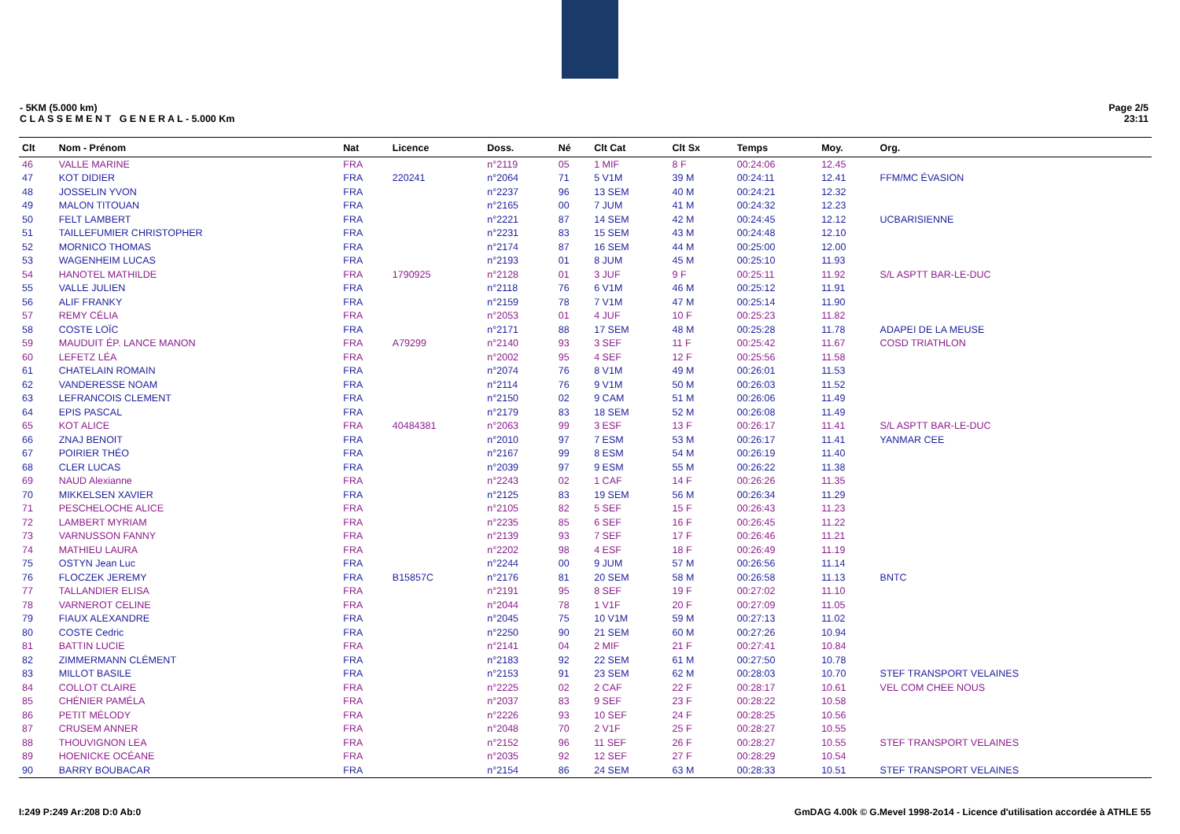- 5KM (5.000 km)
C L A S S E M E N T G E N E R A L - 5.000 Km
Page 2/5
23:11
| Clt | Nom - Prénom | Nat | Licence | Doss. | Né | Clt Cat | Clt Sx | Temps | Moy. | Org. |
| --- | --- | --- | --- | --- | --- | --- | --- | --- | --- | --- |
| 46 | VALLE MARINE | FRA | | n°2119 | 05 | 1 MIF | 8 F | 00:24:06 | 12.45 | |
| 47 | KOT DIDIER | FRA | 220241 | n°2064 | 71 | 5 V1M | 39 M | 00:24:11 | 12.41 | FFM/MC ÉVASION |
| 48 | JOSSELIN YVON | FRA | | n°2237 | 96 | 13 SEM | 40 M | 00:24:21 | 12.32 | |
| 49 | MALON TITOUAN | FRA | | n°2165 | 00 | 7 JUM | 41 M | 00:24:32 | 12.23 | |
| 50 | FELT LAMBERT | FRA | | n°2221 | 87 | 14 SEM | 42 M | 00:24:45 | 12.12 | UCBARISIENNE |
| 51 | TAILLEFUMIER CHRISTOPHER | FRA | | n°2231 | 83 | 15 SEM | 43 M | 00:24:48 | 12.10 | |
| 52 | MORNICO THOMAS | FRA | | n°2174 | 87 | 16 SEM | 44 M | 00:25:00 | 12.00 | |
| 53 | WAGENHEIM LUCAS | FRA | | n°2193 | 01 | 8 JUM | 45 M | 00:25:10 | 11.93 | |
| 54 | HANOTEL MATHILDE | FRA | 1790925 | n°2128 | 01 | 3 JUF | 9 F | 00:25:11 | 11.92 | S/L ASPTT BAR-LE-DUC |
| 55 | VALLE JULIEN | FRA | | n°2118 | 76 | 6 V1M | 46 M | 00:25:12 | 11.91 | |
| 56 | ALIF FRANKY | FRA | | n°2159 | 78 | 7 V1M | 47 M | 00:25:14 | 11.90 | |
| 57 | REMY CÉLIA | FRA | | n°2053 | 01 | 4 JUF | 10 F | 00:25:23 | 11.82 | |
| 58 | COSTE LOÏC | FRA | | n°2171 | 88 | 17 SEM | 48 M | 00:25:28 | 11.78 | ADAPEI DE LA MEUSE |
| 59 | MAUDUIT ÉP. LANCE MANON | FRA | A79299 | n°2140 | 93 | 3 SEF | 11 F | 00:25:42 | 11.67 | COSD TRIATHLON |
| 60 | LEFETZ LÉA | FRA | | n°2002 | 95 | 4 SEF | 12 F | 00:25:56 | 11.58 | |
| 61 | CHATELAIN ROMAIN | FRA | | n°2074 | 76 | 8 V1M | 49 M | 00:26:01 | 11.53 | |
| 62 | VANDERESSE NOAM | FRA | | n°2114 | 76 | 9 V1M | 50 M | 00:26:03 | 11.52 | |
| 63 | LEFRANCOIS CLEMENT | FRA | | n°2150 | 02 | 9 CAM | 51 M | 00:26:06 | 11.49 | |
| 64 | EPIS PASCAL | FRA | | n°2179 | 83 | 18 SEM | 52 M | 00:26:08 | 11.49 | |
| 65 | KOT ALICE | FRA | 40484381 | n°2063 | 99 | 3 ESF | 13 F | 00:26:17 | 11.41 | S/L ASPTT BAR-LE-DUC |
| 66 | ZNAJ BENOIT | FRA | | n°2010 | 97 | 7 ESM | 53 M | 00:26:17 | 11.41 | YANMAR CEE |
| 67 | POIRIER THÉO | FRA | | n°2167 | 99 | 8 ESM | 54 M | 00:26:19 | 11.40 | |
| 68 | CLER LUCAS | FRA | | n°2039 | 97 | 9 ESM | 55 M | 00:26:22 | 11.38 | |
| 69 | NAUD Alexianne | FRA | | n°2243 | 02 | 1 CAF | 14 F | 00:26:26 | 11.35 | |
| 70 | MIKKELSEN XAVIER | FRA | | n°2125 | 83 | 19 SEM | 56 M | 00:26:34 | 11.29 | |
| 71 | PESCHELOCHE ALICE | FRA | | n°2105 | 82 | 5 SEF | 15 F | 00:26:43 | 11.23 | |
| 72 | LAMBERT MYRIAM | FRA | | n°2235 | 85 | 6 SEF | 16 F | 00:26:45 | 11.22 | |
| 73 | VARNUSSON FANNY | FRA | | n°2139 | 93 | 7 SEF | 17 F | 00:26:46 | 11.21 | |
| 74 | MATHIEU LAURA | FRA | | n°2202 | 98 | 4 ESF | 18 F | 00:26:49 | 11.19 | |
| 75 | OSTYN Jean Luc | FRA | | n°2244 | 00 | 9 JUM | 57 M | 00:26:56 | 11.14 | |
| 76 | FLOCZEK JEREMY | FRA | B15857C | n°2176 | 81 | 20 SEM | 58 M | 00:26:58 | 11.13 | BNTC |
| 77 | TALLANDIER ELISA | FRA | | n°2191 | 95 | 8 SEF | 19 F | 00:27:02 | 11.10 | |
| 78 | VARNEROT CELINE | FRA | | n°2044 | 78 | 1 V1F | 20 F | 00:27:09 | 11.05 | |
| 79 | FIAUX ALEXANDRE | FRA | | n°2045 | 75 | 10 V1M | 59 M | 00:27:13 | 11.02 | |
| 80 | COSTE Cedric | FRA | | n°2250 | 90 | 21 SEM | 60 M | 00:27:26 | 10.94 | |
| 81 | BATTIN LUCIE | FRA | | n°2141 | 04 | 2 MIF | 21 F | 00:27:41 | 10.84 | |
| 82 | ZIMMERMANN CLÉMENT | FRA | | n°2183 | 92 | 22 SEM | 61 M | 00:27:50 | 10.78 | |
| 83 | MILLOT BASILE | FRA | | n°2153 | 91 | 23 SEM | 62 M | 00:28:03 | 10.70 | STEF TRANSPORT VELAINES |
| 84 | COLLOT CLAIRE | FRA | | n°2225 | 02 | 2 CAF | 22 F | 00:28:17 | 10.61 | VEL COM CHEE NOUS |
| 85 | CHÉNIER PAMÉLA | FRA | | n°2037 | 83 | 9 SEF | 23 F | 00:28:22 | 10.58 | |
| 86 | PETIT MÉLODY | FRA | | n°2226 | 93 | 10 SEF | 24 F | 00:28:25 | 10.56 | |
| 87 | CRUSEM ANNER | FRA | | n°2048 | 70 | 2 V1F | 25 F | 00:28:27 | 10.55 | |
| 88 | THOUVIGNON LEA | FRA | | n°2152 | 96 | 11 SEF | 26 F | 00:28:27 | 10.55 | STEF TRANSPORT VELAINES |
| 89 | HOENICKE OCÉANE | FRA | | n°2035 | 92 | 12 SEF | 27 F | 00:28:29 | 10.54 | |
| 90 | BARRY BOUBACAR | FRA | | n°2154 | 86 | 24 SEM | 63 M | 00:28:33 | 10.51 | STEF TRANSPORT VELAINES |
I:249 P:249 Ar:208 D:0 Ab:0 GmDAG 4.00k © G.Mevel 1998-2o14 - Licence d'utilisation accordée à ATHLE 55